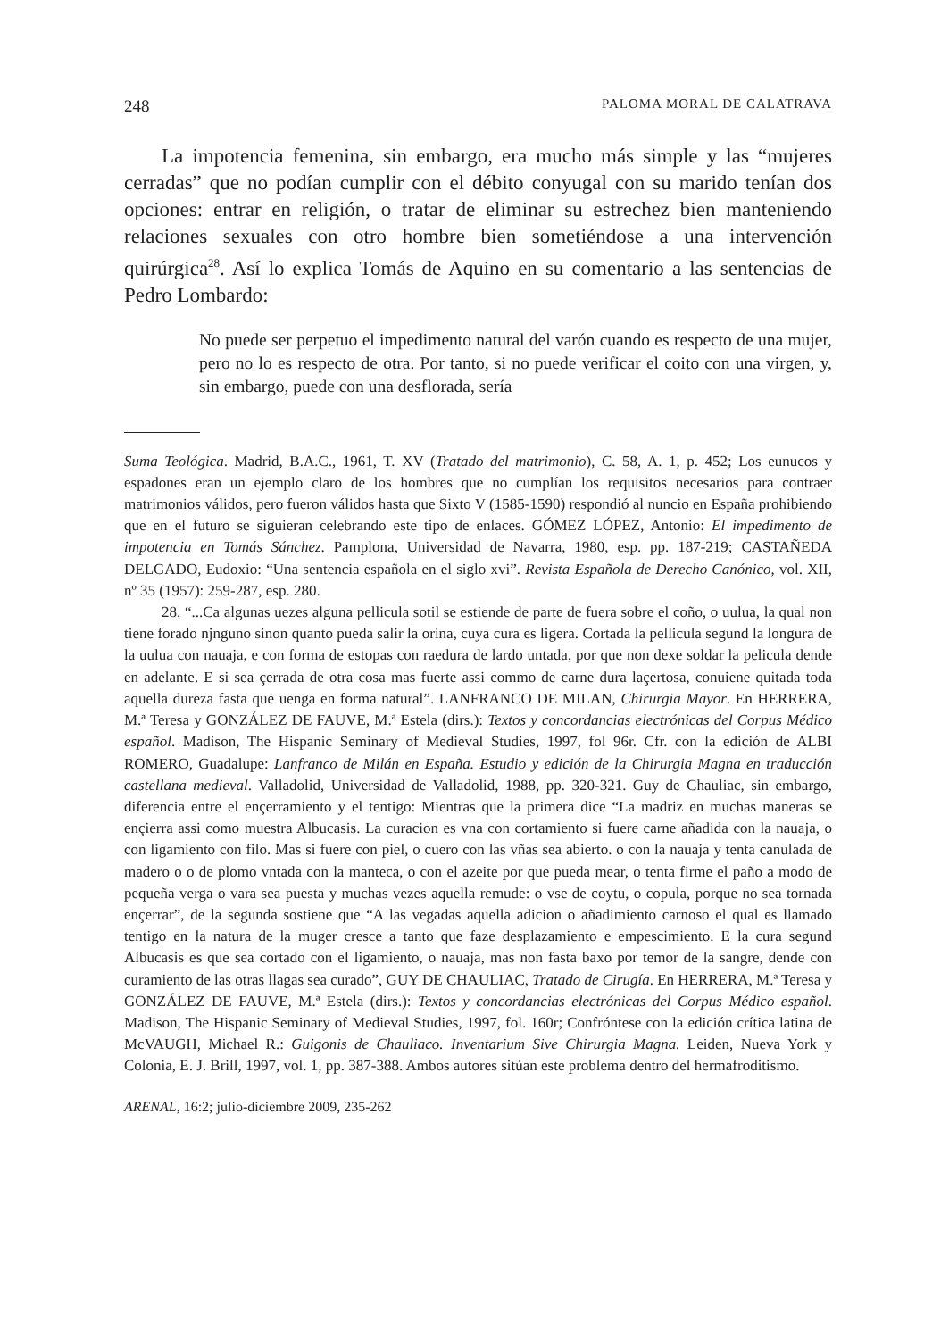248 PALOMA MORAL DE CALATRAVA
La impotencia femenina, sin embargo, era mucho más simple y las “mujeres cerradas” que no podían cumplir con el débito conyugal con su marido tenían dos opciones: entrar en religión, o tratar de eliminar su estrechez bien manteniendo relaciones sexuales con otro hombre bien sometiéndose a una intervención quirúrgica<sup>28</sup>. Así lo explica Tomás de Aquino en su comentario a las sentencias de Pedro Lombardo:
No puede ser perpetuo el impedimento natural del varón cuando es respecto de una mujer, pero no lo es respecto de otra. Por tanto, si no puede verificar el coito con una virgen, y, sin embargo, puede con una desflorada, sería
Suma Teológica. Madrid, B.A.C., 1961, T. XV (Tratado del matrimonio), C. 58, A. 1, p. 452; Los eunucos y espadones eran un ejemplo claro de los hombres que no cumplían los requisitos necesarios para contraer matrimonios válidos, pero fueron válidos hasta que Sixto V (1585-1590) respondió al nuncio en España prohibiendo que en el futuro se siguieran celebrando este tipo de enlaces. GÓMEZ LÓPEZ, Antonio: El impedimento de impotencia en Tomás Sánchez. Pamplona, Universidad de Navarra, 1980, esp. pp. 187-219; CASTAÑEDA DELGADO, Eudoxio: “Una sentencia española en el siglo xvi”. Revista Española de Derecho Canónico, vol. XII, nº 35 (1957): 259-287, esp. 280.
28. “...Ca algunas uezes alguna pellicula sotil se estiende de parte de fuera sobre el coño, o uulua, la qual non tiene forado njnguno sinon quanto pueda salir la orina, cuya cura es ligera. Cortada la pellicula segund la longura de la uulua con nauaja, e con forma de estopas con raedura de lardo untada, por que non dexe soldar la pelicula dende en adelante. E si sea çerrada de otra cosa mas fuerte assi commo de carne dura laçertosa, conuiene quitada toda aquella dureza fasta que uenga en forma natural”. LANFRANCO DE MILAN, Chirurgia Mayor. En HERRERA, M.ª Teresa y GONZÁLEZ DE FAUVE, M.ª Estela (dirs.): Textos y concordancias electrónicas del Corpus Médico español. Madison, The Hispanic Seminary of Medieval Studies, 1997, fol 96r. Cfr. con la edición de ALBI ROMERO, Guadalupe: Lanfranco de Milán en España. Estudio y edición de la Chirurgia Magna en traducción castellana medieval. Valladolid, Universidad de Valladolid, 1988, pp. 320-321. Guy de Chauliac, sin embargo, diferencia entre el ençerramiento y el tentigo: Mientras que la primera dice “La madriz en muchas maneras se ençierra assi como muestra Albucasis. La curacion es vna con cortamiento si fuere carne añadida con la nauaja, o con ligamiento con filo. Mas si fuere con piel, o cuero con las vñas sea abierto. o con la nauaja y tenta canulada de madero o o de plomo vntada con la manteca, o con el azeite por que pueda mear, o tenta firme el paño a modo de pequeña verga o vara sea puesta y muchas vezes aquella remude: o vse de coytu, o copula, porque no sea tornada ençerrar”, de la segunda sostiene que “A las vegadas aquella adicion o añadimiento carnoso el qual es llamado tentigo en la natura de la muger cresce a tanto que faze desplazamiento e empescimiento. E la cura segund Albucasis es que sea cortado con el ligamiento, o nauaja, mas non fasta baxo por temor de la sangre, dende con curamiento de las otras llagas sea curado”, GUY DE CHAULIAC, Tratado de Cirugía. En HERRERA, M.ª Teresa y GONZÁLEZ DE FAUVE, M.ª Estela (dirs.): Textos y concordancias electrónicas del Corpus Médico español. Madison, The Hispanic Seminary of Medieval Studies, 1997, fol. 160r; Confróntese con la edición crítica latina de McVAUGH, Michael R.: Guigonis de Chauliaco. Inventarium Sive Chirurgia Magna. Leiden, Nueva York y Colonia, E. J. Brill, 1997, vol. 1, pp. 387-388. Ambos autores sitúan este problema dentro del hermafroditismo.
ARENAL, 16:2; julio-diciembre 2009, 235-262